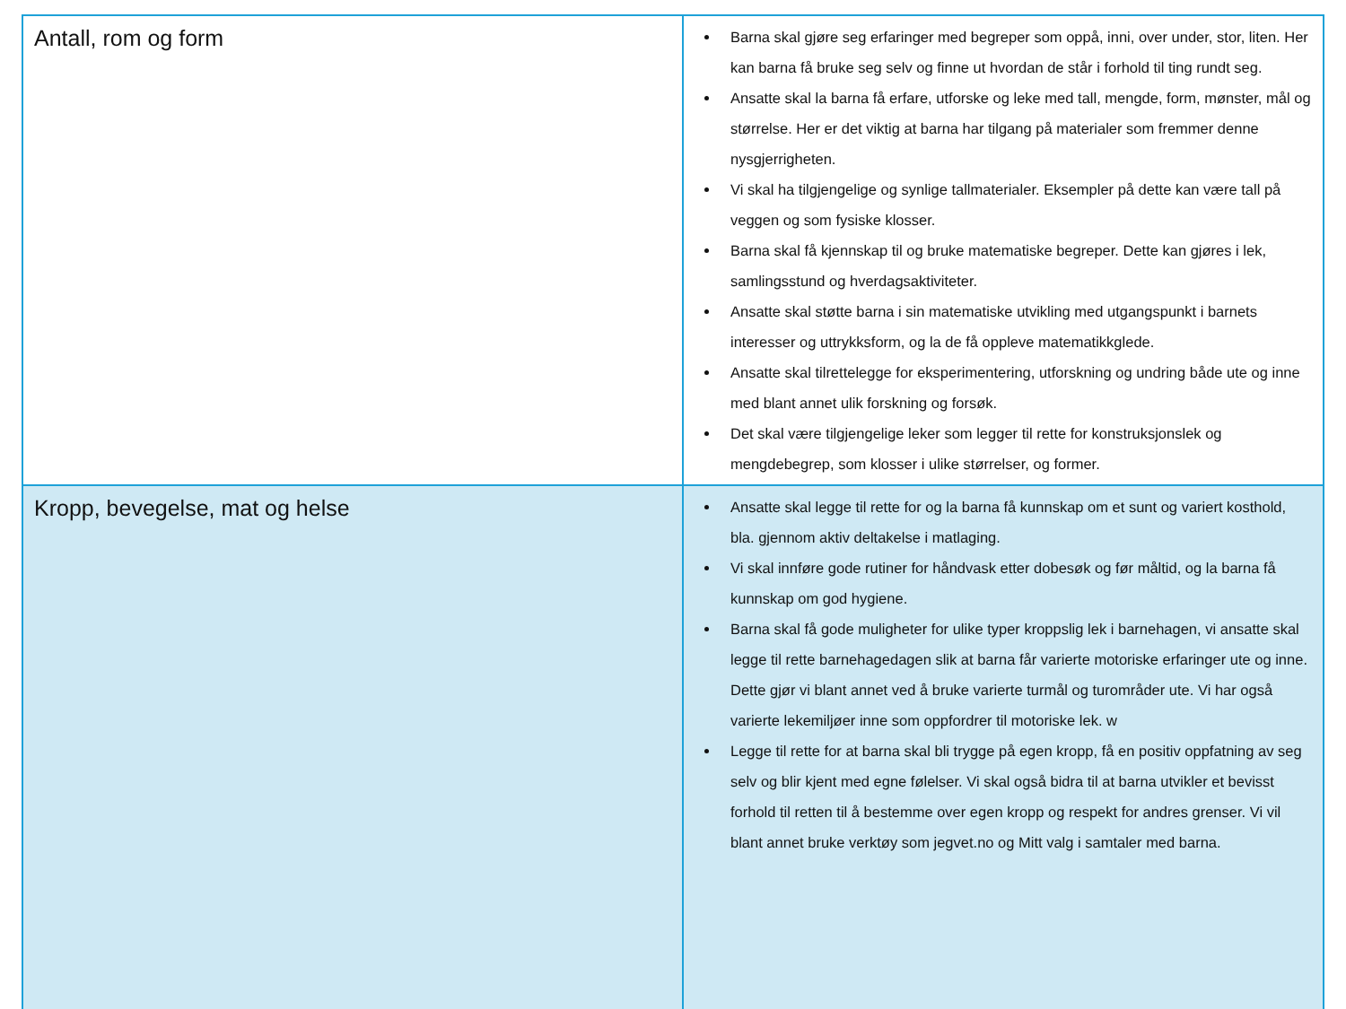| Antall, rom og form | Barna skal gjøre seg erfaringer med begreper som oppå, inni, over under, stor, liten. Her kan barna få bruke seg selv og finne ut hvordan de står i forhold til ting rundt seg. Ansatte skal la barna få erfare, utforske og leke med tall, mengde, form, mønster, mål og størrelse. Her er det viktig at barna har tilgang på materialer som fremmer denne nysgjerrigheten. Vi skal ha tilgjengelige og synlige tallmaterialer. Eksempler på dette kan være tall på veggen og som fysiske klosser. Barna skal få kjennskap til og bruke matematiske begreper. Dette kan gjøres i lek, samlingsstund og hverdagsaktiviteter. Ansatte skal støtte barna i sin matematiske utvikling med utgangspunkt i barnets interesser og uttrykksform, og la de få oppleve matematikkglede. Ansatte skal tilrettelegge for eksperimentering, utforskning og undring både ute og inne med blant annet ulik forskning og forsøk. Det skal være tilgjengelige leker som legger til rette for konstruksjonslek og mengdebegrep, som klosser i ulike størrelser, og former. |
| Kropp, bevegelse, mat og helse | Ansatte skal legge til rette for og la barna få kunnskap om et sunt og variert kosthold, bla. gjennom aktiv deltakelse i matlaging. Vi skal innføre gode rutiner for håndvask etter dobesøk og før måltid, og la barna få kunnskap om god hygiene. Barna skal få gode muligheter for ulike typer kroppslig lek i barnehagen, vi ansatte skal legge til rette barnehagedagen slik at barna får varierte motoriske erfaringer ute og inne. Dette gjør vi blant annet ved å bruke varierte turmål og turområder ute. Vi har også varierte lekemiljøer inne som oppfordrer til motoriske lek. w Legge til rette for at barna skal bli trygge på egen kropp, få en positiv oppfatning av seg selv og blir kjent med egne følelser. Vi skal også bidra til at barna utvikler et bevisst forhold til retten til å bestemme over egen kropp og respekt for andres grenser. Vi vil blant annet bruke verktøy som jegvet.no og Mitt valg i samtaler med barna. |